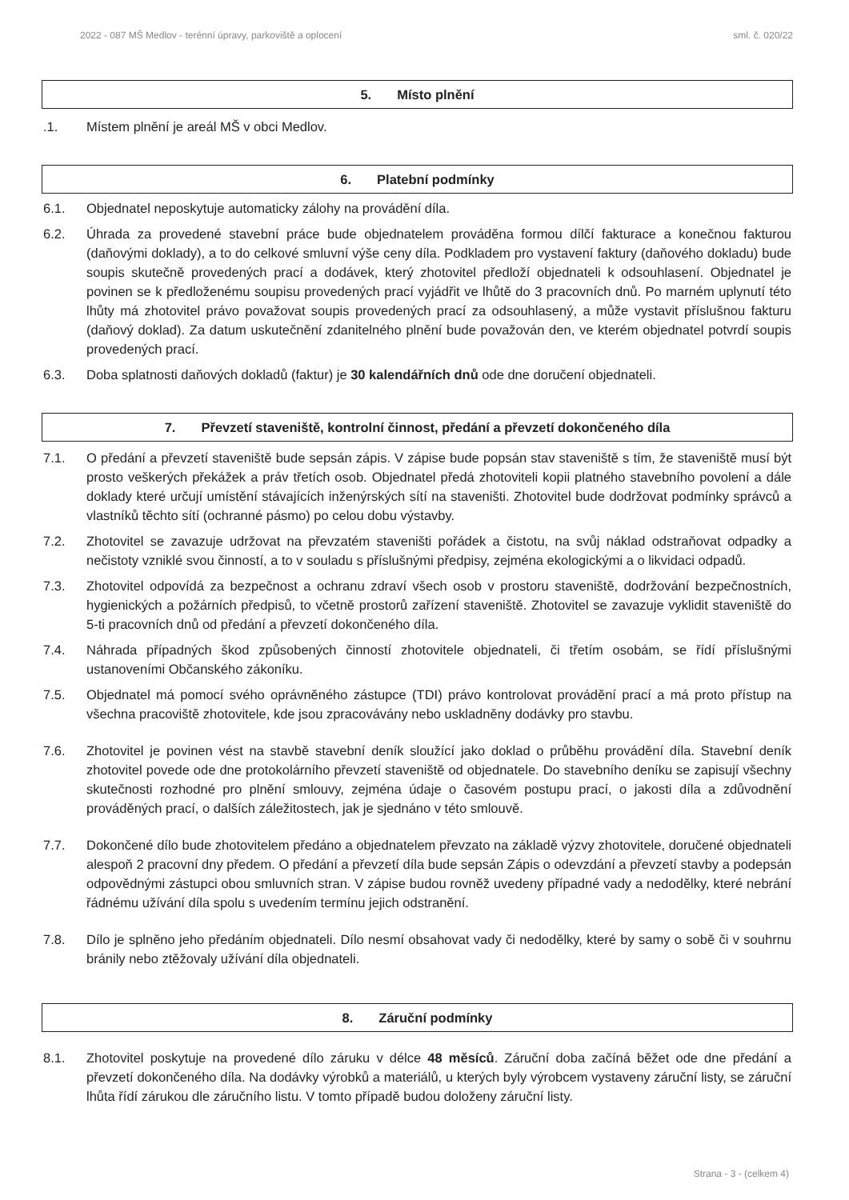2022 - 087 MŠ Medlov - terénní úpravy, parkoviště a oplocení sml. č. 020/22
5. Místo plnění
.1. Místem plnění je areál MŠ v obci Medlov.
6. Platební podmínky
6.1. Objednatel neposkytuje automaticky zálohy na provádění díla.
6.2. Úhrada za provedené stavební práce bude objednatelem prováděna formou dílčí fakturace a konečnou fakturou (daňovými doklady), a to do celkové smluvní výše ceny díla. Podkladem pro vystavení faktury (daňového dokladu) bude soupis skutečně provedených prací a dodávek, který zhotovitel předloží objednateli k odsouhlasení. Objednatel je povinen se k předloženému soupisu provedených prací vyjádřit ve lhůtě do 3 pracovních dnů. Po marném uplynutí této lhůty má zhotovitel právo považovat soupis provedených prací za odsouhlasený, a může vystavit příslušnou fakturu (daňový doklad). Za datum uskutečnění zdanitelného plnění bude považován den, ve kterém objednatel potvrdí soupis provedených prací.
6.3. Doba splatnosti daňových dokladů (faktur) je 30 kalendářních dnů ode dne doručení objednateli.
7. Převzetí staveniště, kontrolní činnost, předání a převzetí dokončeného díla
7.1. O předání a převzetí staveniště bude sepsán zápis. V zápise bude popsán stav staveniště s tím, že staveniště musí být prosto veškerých překážek a práv třetích osob. Objednatel předá zhotoviteli kopii platného stavebního povolení a dále doklady které určují umístění stávajících inženýrských sítí na staveništi. Zhotovitel bude dodržovat podmínky správců a vlastníků těchto sítí (ochranné pásmo) po celou dobu výstavby.
7.2. Zhotovitel se zavazuje udržovat na převzatém staveništi pořádek a čistotu, na svůj náklad odstraňovat odpadky a nečistoty vzniklé svou činností, a to v souladu s příslušnými předpisy, zejména ekologickými a o likvidaci odpadů.
7.3. Zhotovitel odpovídá za bezpečnost a ochranu zdraví všech osob v prostoru staveniště, dodržování bezpečnostních, hygienických a požárních předpisů, to včetně prostorů zařízení staveniště. Zhotovitel se zavazuje vyklidit staveniště do 5-ti pracovních dnů od předání a převzetí dokončeného díla.
7.4. Náhrada případných škod způsobených činností zhotovitele objednateli, či třetím osobám, se řídí příslušnými ustanoveními Občanského zákoníku.
7.5. Objednatel má pomocí svého oprávněného zástupce (TDI) právo kontrolovat provádění prací a má proto přístup na všechna pracoviště zhotovitele, kde jsou zpracovávány nebo uskladněny dodávky pro stavbu.
7.6. Zhotovitel je povinen vést na stavbě stavební deník sloužící jako doklad o průběhu provádění díla. Stavební deník zhotovitel povede ode dne protokolárního převzetí staveniště od objednatele. Do stavebního deníku se zapisují všechny skutečnosti rozhodné pro plnění smlouvy, zejména údaje o časovém postupu prací, o jakosti díla a zdůvodnění prováděných prací, o dalších záležitostech, jak je sjednáno v této smlouvě.
7.7. Dokončené dílo bude zhotovitelem předáno a objednatelem převzato na základě výzvy zhotovitele, doručené objednateli alespoň 2 pracovní dny předem. O předání a převzetí díla bude sepsán Zápis o odevzdání a převzetí stavby a podepsán odpovědnými zástupci obou smluvních stran. V zápise budou rovněž uvedeny případné vady a nedodělky, které nebrání řádnému užívání díla spolu s uvedením termínu jejich odstranění.
7.8. Dílo je splněno jeho předáním objednateli. Dílo nesmí obsahovat vady či nedodělky, které by samy o sobě či v souhrnu bránily nebo ztěžovaly užívání díla objednateli.
8. Záruční podmínky
8.1. Zhotovitel poskytuje na provedené dílo záruku v délce 48 měsíců. Záruční doba začíná běžet ode dne předání a převzetí dokončeného díla. Na dodávky výrobků a materiálů, u kterých byly výrobcem vystaveny záruční listy, se záruční lhůta řídí zárukou dle záručního listu. V tomto případě budou doloženy záruční listy.
Strana - 3 - (celkem 4)